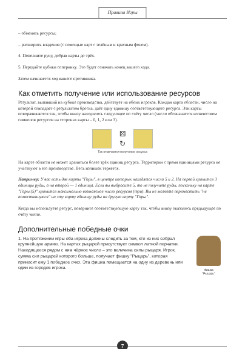Правила Игры
– обменять ресурсы;
– расширить владения (с помощью карт с зелёным и красным фоном).
4. Пополните руку, добрав карты до трёх.
5. Передайте кубики сопернику. Это будет означать конец вашего хода.
Затем начинается ход вашего противника.
Как отметить получение или использование ресурсов
Результат, выпавший на кубике производства, действует на обоих игроков. Каждая карта области, число на которой совпадает с результатом броска, даёт одну единицу соответствующего ресурса. Эти карты поворачиваются так, чтобы внизу находилось следующее по счёту число (число обозначается количеством символов ресурсов на сторонах карты – 0, 1, 2 или 3).
⚄
↻
Так отмечается получение ресурса
На карте области не может храниться более трёх единиц ресурса. Территории с тремя единицами ресурса не участвуют в его производстве. Весь излишек теряется.
Например: У вас есть две карты "Горы", в центре которых находятся числа 5 и 2. На первой хранится 3 единицы руды, а на второй — 1 единица. Если вы выбросите 5, то не получите руды, поскольку на карте "Горы (5)" хранится максимально возможное число ресурсов (три). Вы не можете переместить "не поместившуюся" на эту карту единицу руды на другую карту "Горы".
Когда вы используете ресурс, поверните соответствующую карту так, чтобы внизу оказалось предыдущее по счёту число.
Дополнительные победные очки
1. На протяжении игры оба игрока должны следить за тем, кто из них собрал крупнейшую армию. На картах рыцарей присутствует символ латной перчатки. Находящееся рядом с ним чёрное число – это величина силы рыцаря. Игрок, сумма сил рыцарей которого больше, получает фишку "Рыцарь", которая приносит ему 1 победное очко. Эта фишка помещается на одну из деревень или один из городов игрока.
Фишка
"Рыцарь"
7